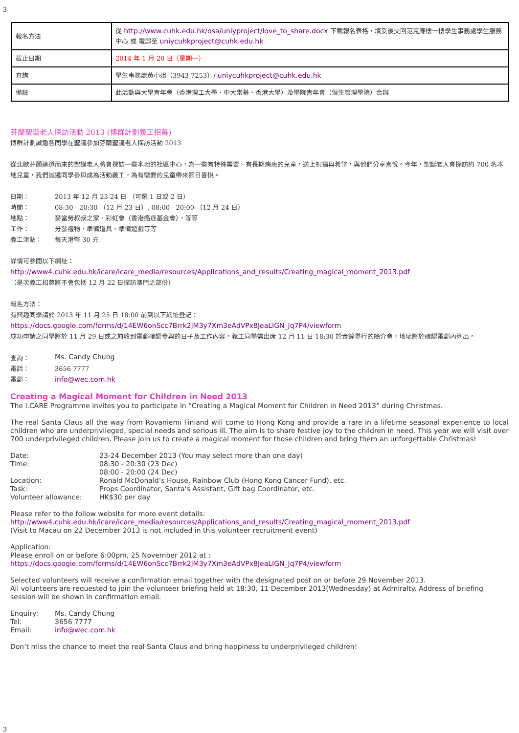3
| 報名方法 | 從 http://www.cuhk.edu.hk/osa/uniyproject/love_to_share.docx 下載報名表格，填妥後交回范克廉樓一樓學生事務處學生服務中心 或 電郵至 uniycuhkproject@cuhk.edu.hk |
| 截止日期 | 2014 年 1 月 20 日（星期一） |
| 查詢 | 學生事務處黃小姐（3943 7253）/ uniycuhkproject@cuhk.edu.hk |
| 備註 | 此活動與大學青年會（香港理工大學、中大崇基、香港大學）及學院青年會（恒生管理學院）合辦 |
芬蘭聖誕老人探訪活動 2013 (博群計劃義工招募)
博群計劃誠邀各同學在聖誕參加芬蘭聖誕老人探訪活動 2013
從北歐芬蘭遠道而來的聖誕老人將會探訪一些本地的社區中心，為一些有特殊需要、有長期病患的兒童，送上祝福與希望，與他們分享喜悅。今年，聖誕老人會探訪約 700 名本地兒童，我們誠邀同學參與成為活動義工，為有需要的兒童帶來節日喜悅。
日期： 2013 年 12 月 23-24 日 （可選 1 日或 2 日）
時間： 08:30 - 20:30 （12 月 23 日）, 08:00 - 20:00 （12 月 24 日）
地點： 麥當勞叔叔之家、彩虹會（香港癌症基金會），等等
工作： 分發禮物、準備道具、準備遊戲等等
義工津貼： 每天港幣 30 元
詳情可參閱以下網址：
http://www4.cuhk.edu.hk/icare/icare_media/resources/Applications_and_results/Creating_magical_moment_2013.pdf
（是次義工招募將不會包括 12 月 22 日探訪澳門之部份）
報名方法：
有興趣同學請於 2013 年 11 月 25 日 18:00 前到以下網址登記：
https://docs.google.com/forms/d/14EW6onScc7Brrk2jM3y7Xm3eAdVPx8JeaLIGN_Jq7P4/viewform
成功申請之同學將於 11 月 29 日或之前收到電郵確認參與的日子及工作內容。義工同學需出席 12 月 11 日 18:30 於金鐘舉行的簡介會，地址將於確認電郵內列出。
查詢： Ms. Candy Chung
電話： 3656 7777
電郵： info@wec.com.hk
Creating a Magical Moment for Children in Need 2013
The I.CARE Programme invites you to participate in “Creating a Magical Moment for Children in Need 2013” during Christmas.
The real Santa Claus all the way from Rovaniemi Finland will come to Hong Kong and provide a rare in a lifetime seasonal experience to local children who are underprivileged, special needs and serious ill. The aim is to share festive joy to the children in need. This year we will visit over 700 underprivileged children. Please join us to create a magical moment for those children and bring them an unforgettable Christmas!
Date: 23-24 December 2013 (You may select more than one day)
Time: 08:30 - 20:30 (23 Dec)
08:00 - 20:00 (24 Dec)
Location: Ronald McDonald’s House, Rainbow Club (Hong Kong Cancer Fund), etc.
Task: Props Coordinator, Santa's Assistant, Gift bag Coordinator, etc.
Volunteer allowance: HK$30 per day
Please refer to the follow website for more event details:
http://www4.cuhk.edu.hk/icare/icare_media/resources/Applications_and_results/Creating_magical_moment_2013.pdf
(Visit to Macau on 22 December 2013 is not included in this volunteer recruitment event)
Application:
Please enroll on or before 6:00pm, 25 November 2012 at :
https://docs.google.com/forms/d/14EW6onScc7Brrk2jM3y7Xm3eAdVPx8JeaLIGN_Jq7P4/viewform
Selected volunteers will receive a confirmation email together with the designated post on or before 29 November 2013.
All volunteers are requested to join the volunteer briefing held at 18:30, 11 December 2013(Wednesday) at Admiralty. Address of briefing session will be shown in confirmation email.
Enquiry: Ms. Candy Chung
Tel: 3656 7777
Email: info@wec.com.hk
Don’t miss the chance to meet the real Santa Claus and bring happiness to underprivileged children!
3